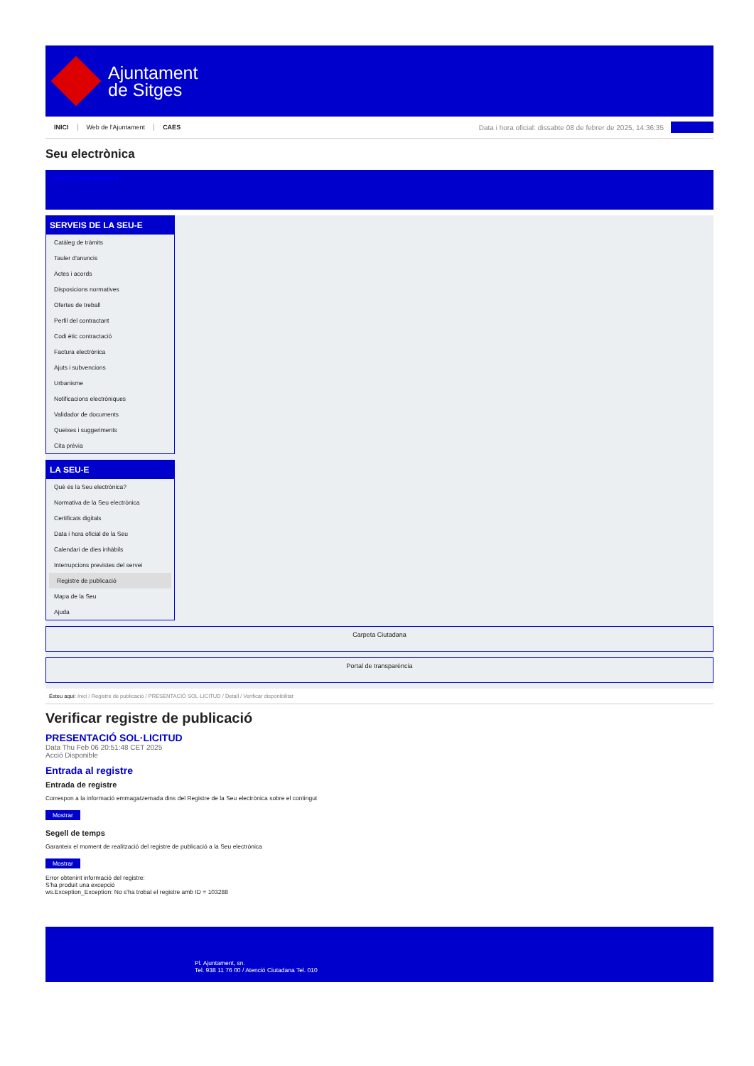Ajuntament
de Sitges
INICI Web de l'Ajuntament CAES
Data i hora oficial: dissabte 08 de febrer de 2025, 14:36:35
Seu electrònica
Obtenir còpia autèntica
SERVEIS DE LA SEU-E
Catàleg de tràmits
Tauler d'anuncis
Actes i acords
Disposicions normatives
Ofertes de treball
Perfil del contractant
Codi ètic contractació
Factura electrònica
Ajuts i subvencions
Urbanisme
Notificacions electròniques
Validador de documents
Queixes i suggeriments
Cita prèvia
LA SEU-E
Què és la Seu electrònica?
Normativa de la Seu electrònica
Certificats digitals
Data i hora oficial de la Seu
Calendari de dies inhàbils
Interrupcions previstes del servei
Registre de publicació
Mapa de la Seu
Ajuda
Carpeta Ciutadana
Portal de transparència
Esteu aquí: Inici / Registre de publicació / PRESENTACIÓ SOL·LICITUD / Detall / Verificar disponibilitat
Verificar registre de publicació
PRESENTACIÓ SOL·LICITUD
Data Thu Feb 06 20:51:48 CET 2025
Acció Disponible
Entrada al registre
Entrada de registre
Correspon a la informació emmagatzemada dins del Registre de la Seu electrònica sobre el contingut
Mostrar
Segell de temps
Garanteix el moment de realització del registre de publicació a la Seu electrònica
Mostrar
Error obtenint informació del registre:
S'ha produit una excepció
ws.Exception_Exception: No s'ha trobat el registre amb ID = 103288
Pl. Ajuntament, sn.
Tel. 938 11 76 00 / Atenció Ciutadana Tel. 010